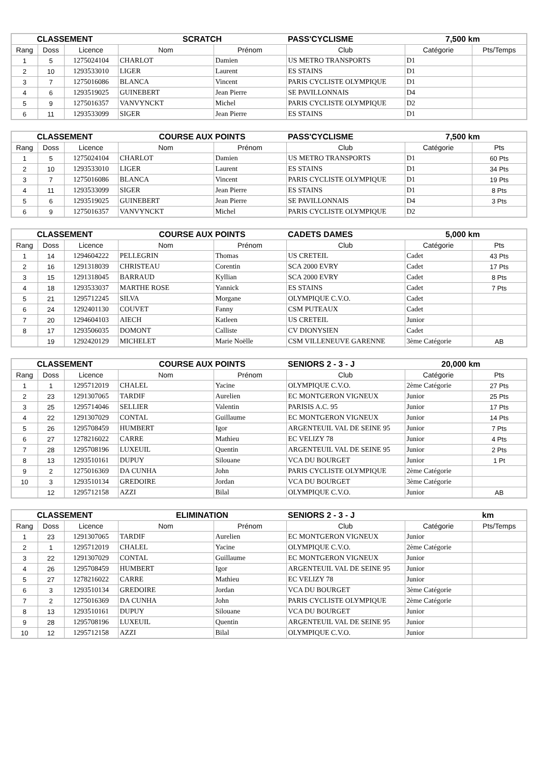| CLASSEMENT | | | SCRATCH | | PASS'CYCLISME | 7,500 km | |
| Rang | Doss | Licence | Nom | Prénom | Club | Catégorie | Pts/Temps |
| 1 | 5 | 1275024104 | CHARLOT | Damien | US METRO TRANSPORTS | D1 | |
| 2 | 10 | 1293533010 | LIGER | Laurent | ES STAINS | D1 | |
| 3 | 7 | 1275016086 | BLANCA | Vincent | PARIS CYCLISTE OLYMPIQUE | D1 | |
| 4 | 6 | 1293519025 | GUINEBERT | Jean Pierre | SE PAVILLONNAIS | D4 | |
| 5 | 9 | 1275016357 | VANVYNCKT | Michel | PARIS CYCLISTE OLYMPIQUE | D2 | |
| 6 | 11 | 1293533099 | SIGER | Jean Pierre | ES STAINS | D1 | |
| CLASSEMENT | | | COURSE AUX POINTS | | PASS'CYCLISME | 7,500 km | |
| Rang | Doss | Licence | Nom | Prénom | Club | Catégorie | Pts |
| 1 | 5 | 1275024104 | CHARLOT | Damien | US METRO TRANSPORTS | D1 | 60 Pts |
| 2 | 10 | 1293533010 | LIGER | Laurent | ES STAINS | D1 | 34 Pts |
| 3 | 7 | 1275016086 | BLANCA | Vincent | PARIS CYCLISTE OLYMPIQUE | D1 | 19 Pts |
| 4 | 11 | 1293533099 | SIGER | Jean Pierre | ES STAINS | D1 | 8 Pts |
| 5 | 6 | 1293519025 | GUINEBERT | Jean Pierre | SE PAVILLONNAIS | D4 | 3 Pts |
| 6 | 9 | 1275016357 | VANVYNCKT | Michel | PARIS CYCLISTE OLYMPIQUE | D2 | |
| CLASSEMENT | | | COURSE AUX POINTS | | CADETS DAMES | 5,000 km | |
| Rang | Doss | Licence | Nom | Prénom | Club | Catégorie | Pts |
| 1 | 14 | 1294604222 | PELLEGRIN | Thomas | US CRETEIL | Cadet | 43 Pts |
| 2 | 16 | 1291318039 | CHRISTEAU | Corentin | SCA 2000 EVRY | Cadet | 17 Pts |
| 3 | 15 | 1291318045 | BARRAUD | Kyllian | SCA 2000 EVRY | Cadet | 8 Pts |
| 4 | 18 | 1293533037 | MARTHE ROSE | Yannick | ES STAINS | Cadet | 7 Pts |
| 5 | 21 | 1295712245 | SILVA | Morgane | OLYMPIQUE C.V.O. | Cadet | |
| 6 | 24 | 1292401130 | COUVET | Fanny | CSM PUTEAUX | Cadet | |
| 7 | 20 | 1294604103 | AIECH | Katleen | US CRETEIL | Junior | |
| 8 | 17 | 1293506035 | DOMONT | Calliste | CV DIONYSIEN | Cadet | |
| | 19 | 1292420129 | MICHELET | Marie Noëlle | CSM VILLENEUVE GARENNE | 3ème Catégorie | AB |
| CLASSEMENT | | | COURSE AUX POINTS | | SENIORS 2 - 3 - J | 20,000 km | |
| Rang | Doss | Licence | Nom | Prénom | Club | Catégorie | Pts |
| 1 | 1 | 1295712019 | CHALEL | Yacine | OLYMPIQUE C.V.O. | 2ème Catégorie | 27 Pts |
| 2 | 23 | 1291307065 | TARDIF | Aurelien | EC MONTGERON VIGNEUX | Junior | 25 Pts |
| 3 | 25 | 1295714046 | SELLIER | Valentin | PARISIS A.C. 95 | Junior | 17 Pts |
| 4 | 22 | 1291307029 | CONTAL | Guillaume | EC MONTGERON VIGNEUX | Junior | 14 Pts |
| 5 | 26 | 1295708459 | HUMBERT | Igor | ARGENTEUIL VAL DE SEINE 95 | Junior | 7 Pts |
| 6 | 27 | 1278216022 | CARRE | Mathieu | EC VELIZY 78 | Junior | 4 Pts |
| 7 | 28 | 1295708196 | LUXEUIL | Quentin | ARGENTEUIL VAL DE SEINE 95 | Junior | 2 Pts |
| 8 | 13 | 1293510161 | DUPUY | Silouane | VCA DU BOURGET | Junior | 1 Pt |
| 9 | 2 | 1275016369 | DA CUNHA | John | PARIS CYCLISTE OLYMPIQUE | 2ème Catégorie | |
| 10 | 3 | 1293510134 | GREDOIRE | Jordan | VCA DU BOURGET | 3ème Catégorie | |
| | 12 | 1295712158 | AZZI | Bilal | OLYMPIQUE C.V.O. | Junior | AB |
| CLASSEMENT | | | ELIMINATION | | SENIORS 2 - 3 - J | km | |
| Rang | Doss | Licence | Nom | Prénom | Club | Catégorie | Pts/Temps |
| 1 | 23 | 1291307065 | TARDIF | Aurelien | EC MONTGERON VIGNEUX | Junior | |
| 2 | 1 | 1295712019 | CHALEL | Yacine | OLYMPIQUE C.V.O. | 2ème Catégorie | |
| 3 | 22 | 1291307029 | CONTAL | Guillaume | EC MONTGERON VIGNEUX | Junior | |
| 4 | 26 | 1295708459 | HUMBERT | Igor | ARGENTEUIL VAL DE SEINE 95 | Junior | |
| 5 | 27 | 1278216022 | CARRE | Mathieu | EC VELIZY 78 | Junior | |
| 6 | 3 | 1293510134 | GREDOIRE | Jordan | VCA DU BOURGET | 3ème Catégorie | |
| 7 | 2 | 1275016369 | DA CUNHA | John | PARIS CYCLISTE OLYMPIQUE | 2ème Catégorie | |
| 8 | 13 | 1293510161 | DUPUY | Silouane | VCA DU BOURGET | Junior | |
| 9 | 28 | 1295708196 | LUXEUIL | Quentin | ARGENTEUIL VAL DE SEINE 95 | Junior | |
| 10 | 12 | 1295712158 | AZZI | Bilal | OLYMPIQUE C.V.O. | Junior | |